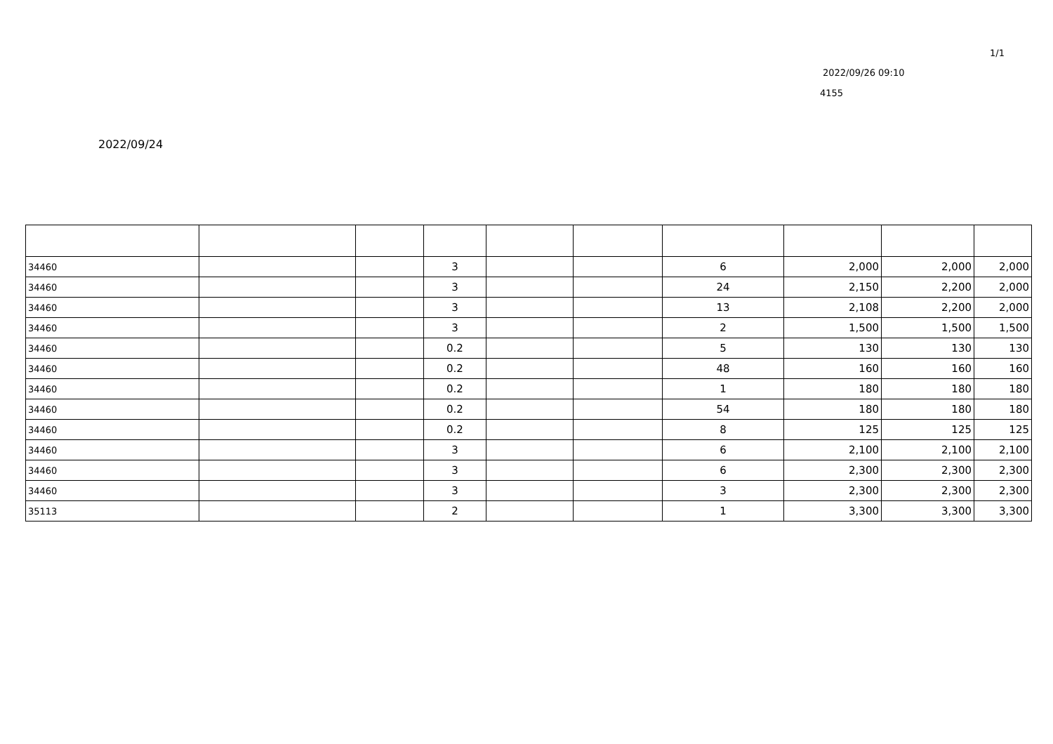1/1
2022/09/26 09:10
4155
2022/09/24
| 34460 | | | 3 | | | 6 | 2,000 | 2,000 | 2,000 |
| 34460 | | | 3 | | | 24 | 2,150 | 2,200 | 2,000 |
| 34460 | | | 3 | | | 13 | 2,108 | 2,200 | 2,000 |
| 34460 | | | 3 | | | 2 | 1,500 | 1,500 | 1,500 |
| 34460 | | | 0.2 | | | 5 | 130 | 130 | 130 |
| 34460 | | | 0.2 | | | 48 | 160 | 160 | 160 |
| 34460 | | | 0.2 | | | 1 | 180 | 180 | 180 |
| 34460 | | | 0.2 | | | 54 | 180 | 180 | 180 |
| 34460 | | | 0.2 | | | 8 | 125 | 125 | 125 |
| 34460 | | | 3 | | | 6 | 2,100 | 2,100 | 2,100 |
| 34460 | | | 3 | | | 6 | 2,300 | 2,300 | 2,300 |
| 34460 | | | 3 | | | 3 | 2,300 | 2,300 | 2,300 |
| 35113 | | | 2 | | | 1 | 3,300 | 3,300 | 3,300 |